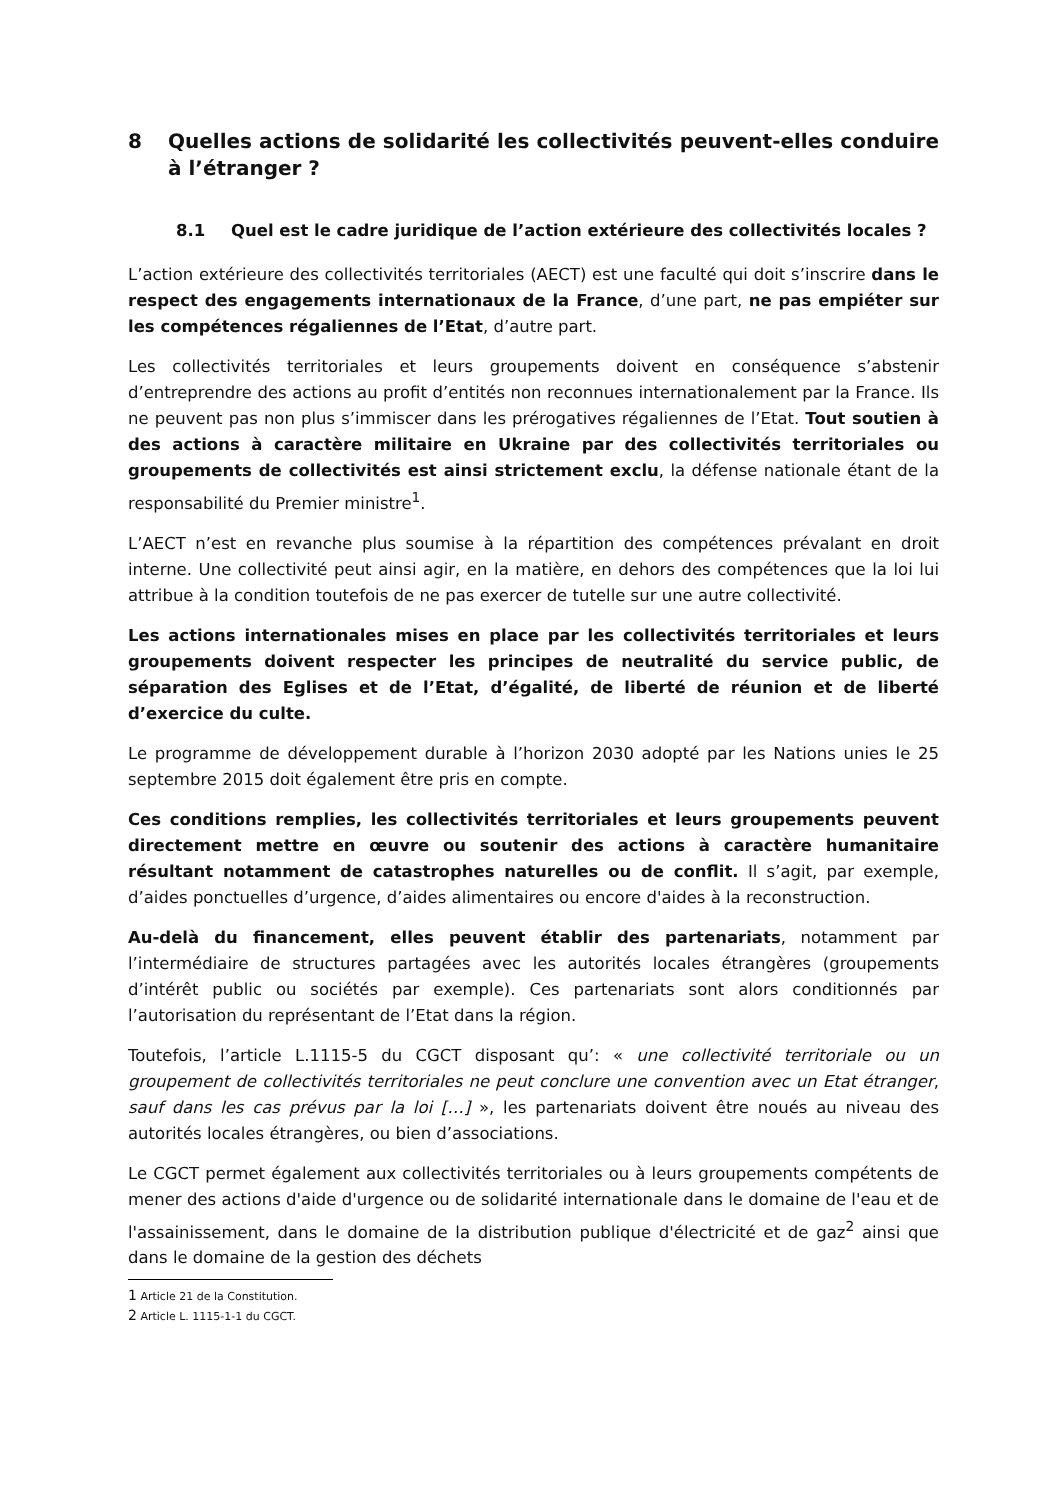8 Quelles actions de solidarité les collectivités peuvent-elles conduire à l’étranger ?
8.1 Quel est le cadre juridique de l’action extérieure des collectivités locales ?
L’action extérieure des collectivités territoriales (AECT) est une faculté qui doit s’inscrire dans le respect des engagements internationaux de la France, d’une part, ne pas empiéter sur les compétences régaliennes de l’Etat, d’autre part.
Les collectivités territoriales et leurs groupements doivent en conséquence s’abstenir d’entreprendre des actions au profit d’entités non reconnues internationalement par la France. Ils ne peuvent pas non plus s’immiscer dans les prérogatives régaliennes de l’Etat. Tout soutien à des actions à caractère militaire en Ukraine par des collectivités territoriales ou groupements de collectivités est ainsi strictement exclu, la défense nationale étant de la responsabilité du Premier ministre<sup>1</sup>.
L’AECT n’est en revanche plus soumise à la répartition des compétences prévalant en droit interne. Une collectivité peut ainsi agir, en la matière, en dehors des compétences que la loi lui attribue à la condition toutefois de ne pas exercer de tutelle sur une autre collectivité.
Les actions internationales mises en place par les collectivités territoriales et leurs groupements doivent respecter les principes de neutralité du service public, de séparation des Eglises et de l’Etat, d’égalité, de liberté de réunion et de liberté d’exercice du culte.
Le programme de développement durable à l’horizon 2030 adopté par les Nations unies le 25 septembre 2015 doit également être pris en compte.
Ces conditions remplies, les collectivités territoriales et leurs groupements peuvent directement mettre en œuvre ou soutenir des actions à caractère humanitaire résultant notamment de catastrophes naturelles ou de conflit. Il s’agit, par exemple, d’aides ponctuelles d’urgence, d’aides alimentaires ou encore d'aides à la reconstruction.
Au-delà du financement, elles peuvent établir des partenariats, notamment par l’intermédiaire de structures partagées avec les autorités locales étrangères (groupements d’intérêt public ou sociétés par exemple). Ces partenariats sont alors conditionnés par l’autorisation du représentant de l’Etat dans la région.
Toutefois, l’article L.1115-5 du CGCT disposant qu’: « une collectivité territoriale ou un groupement de collectivités territoriales ne peut conclure une convention avec un Etat étranger, sauf dans les cas prévus par la loi […] », les partenariats doivent être noués au niveau des autorités locales étrangères, ou bien d’associations.
Le CGCT permet également aux collectivités territoriales ou à leurs groupements compétents de mener des actions d'aide d'urgence ou de solidarité internationale dans le domaine de l'eau et de l'assainissement, dans le domaine de la distribution publique d'électricité et de gaz<sup>2</sup> ainsi que dans le domaine de la gestion des déchets
1 Article 21 de la Constitution.
2 Article L. 1115-1-1 du CGCT.